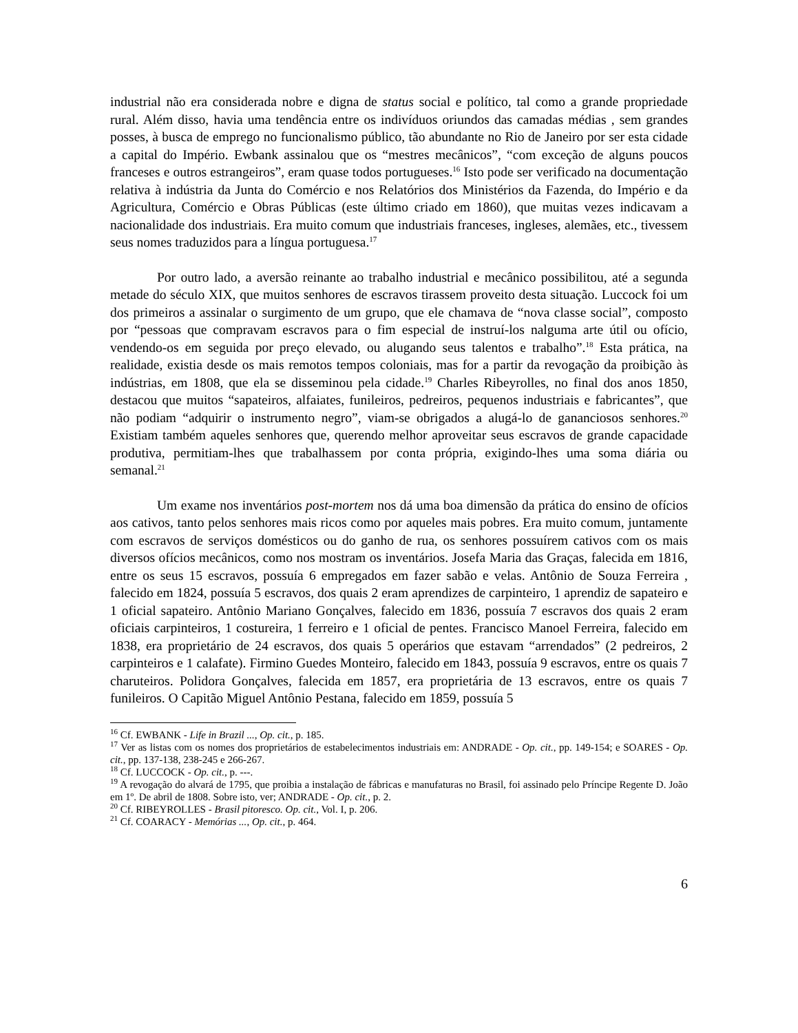industrial não era considerada nobre e digna de status social e político, tal como a grande propriedade rural. Além disso, havia uma tendência entre os indivíduos oriundos das camadas médias , sem grandes posses, à busca de emprego no funcionalismo público, tão abundante no Rio de Janeiro por ser esta cidade a capital do Império. Ewbank assinalou que os “mestres mecânicos”, “com exceção de alguns poucos franceses e outros estrangeiros”, eram quase todos portugueses.<sup>16</sup> Isto pode ser verificado na documentação relativa à indústria da Junta do Comércio e nos Relatórios dos Ministérios da Fazenda, do Império e da Agricultura, Comércio e Obras Públicas (este último criado em 1860), que muitas vezes indicavam a nacionalidade dos industriais. Era muito comum que industriais franceses, ingleses, alemães, etc., tivessem seus nomes traduzidos para a língua portuguesa.<sup>17</sup>
Por outro lado, a aversão reinante ao trabalho industrial e mecânico possibilitou, até a segunda metade do século XIX, que muitos senhores de escravos tirassem proveito desta situação. Luccock foi um dos primeiros a assinalar o surgimento de um grupo, que ele chamava de “nova classe social”, composto por “pessoas que compravam escravos para o fim especial de instruí-los nalguma arte útil ou ofício, vendendo-os em seguida por preço elevado, ou alugando seus talentos e trabalho”.<sup>18</sup> Esta prática, na realidade, existia desde os mais remotos tempos coloniais, mas for a partir da revogação da proibição às indústrias, em 1808, que ela se disseminou pela cidade.<sup>19</sup> Charles Ribeyrolles, no final dos anos 1850, destacou que muitos “sapateiros, alfaiates, funileiros, pedreiros, pequenos industriais e fabricantes”, que não podiam “adquirir o instrumento negro”, viam-se obrigados a alugá-lo de gananciosos senhores.<sup>20</sup> Existiam também aqueles senhores que, querendo melhor aproveitar seus escravos de grande capacidade produtiva, permitiam-lhes que trabalhassem por conta própria, exigindo-lhes uma soma diária ou semanal.<sup>21</sup>
Um exame nos inventários post-mortem nos dá uma boa dimensão da prática do ensino de ofícios aos cativos, tanto pelos senhores mais ricos como por aqueles mais pobres. Era muito comum, juntamente com escravos de serviços domésticos ou do ganho de rua, os senhores possuírem cativos com os mais diversos ofícios mecânicos, como nos mostram os inventários. Josefa Maria das Graças, falecida em 1816, entre os seus 15 escravos, possuía 6 empregados em fazer sabão e velas. Antônio de Souza Ferreira , falecido em 1824, possuía 5 escravos, dos quais 2 eram aprendizes de carpinteiro, 1 aprendiz de sapateiro e 1 oficial sapateiro. Antônio Mariano Gonçalves, falecido em 1836, possuía 7 escravos dos quais 2 eram oficiais carpinteiros, 1 costureira, 1 ferreiro e 1 oficial de pentes. Francisco Manoel Ferreira, falecido em 1838, era proprietário de 24 escravos, dos quais 5 operários que estavam “arrendados” (2 pedreiros, 2 carpinteiros e 1 calafate). Firmino Guedes Monteiro, falecido em 1843, possuía 9 escravos, entre os quais 7 charuteiros. Polidora Gonçalves, falecida em 1857, era proprietária de 13 escravos, entre os quais 7 funileiros. O Capitão Miguel Antônio Pestana, falecido em 1859, possuía 5
<sup>16</sup> Cf. EWBANK - Life in Brazil ..., Op. cit., p. 185.
<sup>17</sup> Ver as listas com os nomes dos proprietários de estabelecimentos industriais em: ANDRADE - Op. cit., pp. 149-154; e SOARES - Op. cit., pp. 137-138, 238-245 e 266-267.
<sup>18</sup> Cf. LUCCOCK - Op. cit., p. ---.
<sup>19</sup> A revogação do alvará de 1795, que proibia a instalação de fábricas e manufaturas no Brasil, foi assinado pelo Príncipe Regente D. João em 1º. De abril de 1808. Sobre isto, ver; ANDRADE - Op. cit., p. 2.
<sup>20</sup> Cf. RIBEYROLLES - Brasil pitoresco. Op. cit., Vol. I, p. 206.
<sup>21</sup> Cf. COARACY - Memórias ..., Op. cit., p. 464.
6